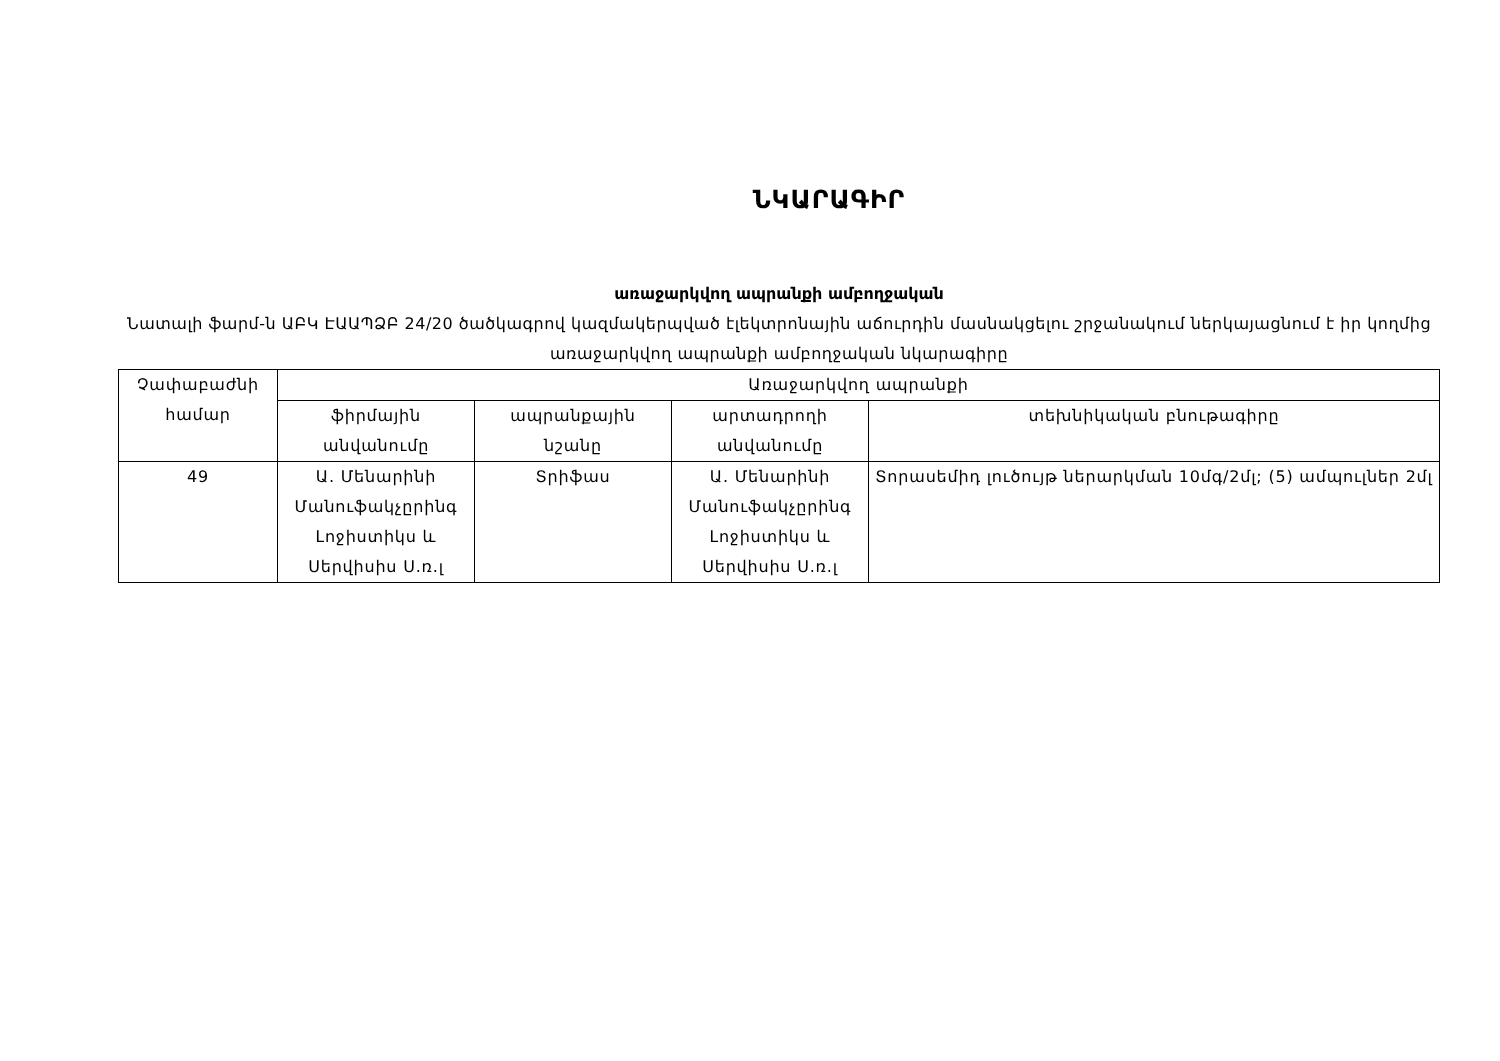ՆԿԱՐԱԳԻՐ
առաջարկվող ապրանքի ամբողջական
Նատալի ֆարմ-ն ԱԲԿ ԷԱԱՊՁԲ 24/20 ծածկագրով կազմակերպված էլեկտրոնային աճուրդին մասնակցելու շրջանակում ներկայացնում է իր կողմից առաջարկվող ապրանքի ամբողջական նկարագիրը
| Չափաբաժնի համար | Առաջարկվող ապրանքի | | | |
| --- | --- | --- | --- | --- |
| | ֆիրմային անվանումը | ապրանքային նշանը | արտադրողի անվանումը | տեխնիկական բնութագիրը |
| 49 | Ա. Մենարինի Մանուֆակչըրինգ Լոջիստիկս և Սերվիսիս Ս.ռ.լ | Տրիֆաս | Ա. Մենարինի Մանուֆակչըրինգ Լոջիստիկս և Սերվիսիս Ս.ռ.լ | Տորասեմիդ լուծույթ ներարկման 10մգ/2մլ; (5) ամպուլներ 2մլ |